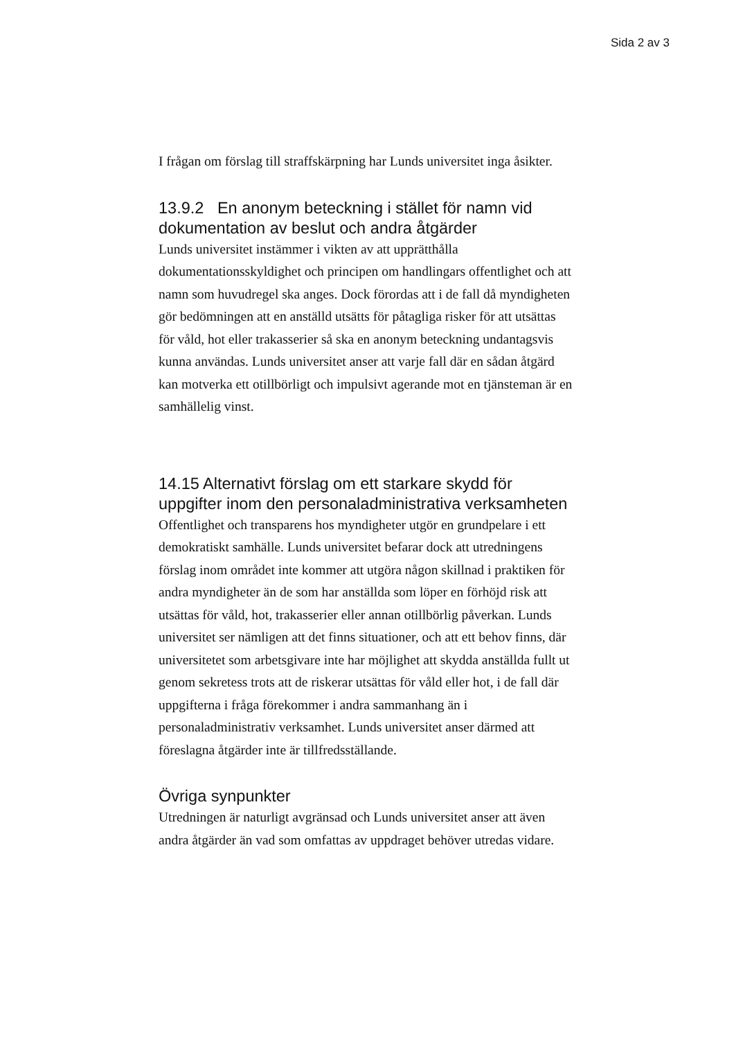Sida 2 av 3
I frågan om förslag till straffskärpning har Lunds universitet inga åsikter.
13.9.2 En anonym beteckning i stället för namn vid dokumentation av beslut och andra åtgärder
Lunds universitet instämmer i vikten av att upprätthålla dokumentationsskyldighet och principen om handlingars offentlighet och att namn som huvudregel ska anges. Dock förordas att i de fall då myndigheten gör bedömningen att en anställd utsätts för påtagliga risker för att utsättas för våld, hot eller trakasserier så ska en anonym beteckning undantagsvis kunna användas. Lunds universitet anser att varje fall där en sådan åtgärd kan motverka ett otillbörligt och impulsivt agerande mot en tjänsteman är en samhällelig vinst.
14.15 Alternativt förslag om ett starkare skydd för uppgifter inom den personaladministrativa verksamheten
Offentlighet och transparens hos myndigheter utgör en grundpelare i ett demokratiskt samhälle. Lunds universitet befarar dock att utredningens förslag inom området inte kommer att utgöra någon skillnad i praktiken för andra myndigheter än de som har anställda som löper en förhöjd risk att utsättas för våld, hot, trakasserier eller annan otillbörlig påverkan. Lunds universitet ser nämligen att det finns situationer, och att ett behov finns, där universitetet som arbetsgivare inte har möjlighet att skydda anställda fullt ut genom sekretess trots att de riskerar utsättas för våld eller hot, i de fall där uppgifterna i fråga förekommer i andra sammanhang än i personaladministrativ verksamhet. Lunds universitet anser därmed att föreslagna åtgärder inte är tillfredsställande.
Övriga synpunkter
Utredningen är naturligt avgränsad och Lunds universitet anser att även andra åtgärder än vad som omfattas av uppdraget behöver utredas vidare.